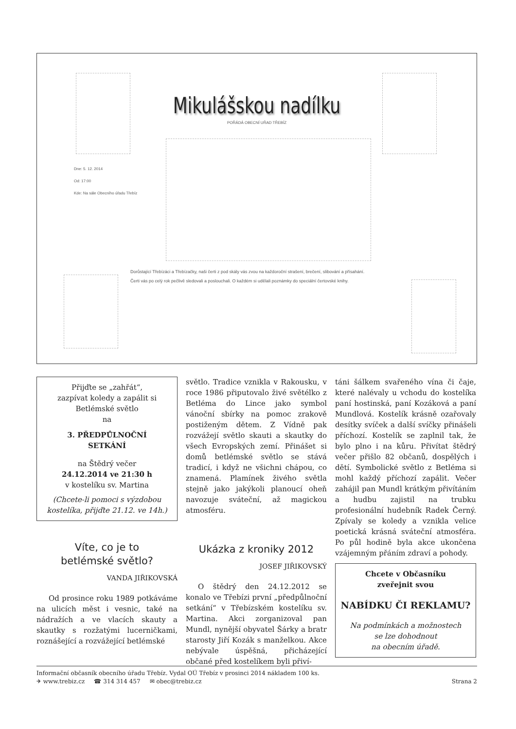Mikulášskou nadílku
POŘÁDÁ OBECNÍ UŘAD TŘEBÍZ
Dne: 5. 12. 2014
Od: 17:00
Kde: Na sále Obecního úřadu Třebíz
Dorůstající Třebízáci a Třebízačky, naši čerti z pod skály vás zvou na každoroční strašení, brečení, slibování a přísahání.
Čerti vás po celý rok pečlivě sledovali a poslouchali. O každém si udělali poznámky do speciální čertovské knihy.
Přijďte se „zahřát“,
zazpívat koledy a zapálit si
Betlémské světlo
na
3. PŘEDPŮLNOČNÍ
SETKÁNÍ
na Štědrý večer
24.12.2014 ve 21:30 h
v kostelíku sv. Martina
(Chcete-li pomoci s výzdobou kostelíka, přijďte 21.12. ve 14h.)
Víte, co je to
betlémské světlo?
VANDA JIŘIKOVSKÁ
Od prosince roku 1989 potkáváme na ulicích měst i vesnic, také na nádražích a ve vlacích skauty a skautky s rozžatými lucerničkami, roznášející a rozvážející betlémské
světlo. Tradice vznikla v Rakousku, v roce 1986 připutovalo živé světélko z Betléma do Lince jako symbol vánoční sbírky na pomoc zrakově postiženým dětem. Z Vídně pak rozvážejí světlo skauti a skautky do všech Evropských zemí. Přinášet si domů betlémské světlo se stává tradicí, i když ne všichni chápou, co znamená. Plamínek živého světla stejně jako jakýkoli planoucí oheň navozuje sváteční, až magickou atmosféru.
Ukázka z kroniky 2012
JOSEF JIŘIKOVSKÝ
O štědrý den 24.12.2012 se konalo ve Třebízi první „předpůlnoční setkání“ v Třebízském kostelíku sv. Martina. Akci zorganizoval pan Mundl, nynější obyvatel Šárky a bratr starosty Jiří Kozák s manželkou. Akce nebývale úspěšná, přicházející občané před kostelíkem byli přiví-
táni šálkem svařeného vína či čaje, které nalévaly u vchodu do kostelíka paní hostinská, paní Kozáková a paní Mundlová. Kostelík krásně ozařovaly desítky svíček a další svíčky přinášeli příchozí. Kostelík se zaplnil tak, že bylo plno i na kůru. Přivítat štědrý večer přišlo 82 občanů, dospělých i dětí. Symbolické světlo z Betléma si mohl každý příchozí zapálit. Večer zahájil pan Mundl krátkým přivítáním a hudbu zajistil na trubku profesionální hudebník Radek Černý. Zpívaly se koledy a vznikla velice poetická krásná sváteční atmosféra. Po půl hodině byla akce ukončena vzájemným přáním zdraví a pohody.
Chcete v Občasníku
zveřejnit svou
NABÍDKU ČI REKLAMU?
Na podmínkách a možnostech
se lze dohodnout
na obecním úřadě.
Informační občasník obecního úřadu Třebíz. Vydal OÚ Třebíz v prosinci 2014 nákladem 100 ks.
✈ www.trebiz.cz ☎ 314 314 457 ✉ obec@trebiz.cz Strana 2